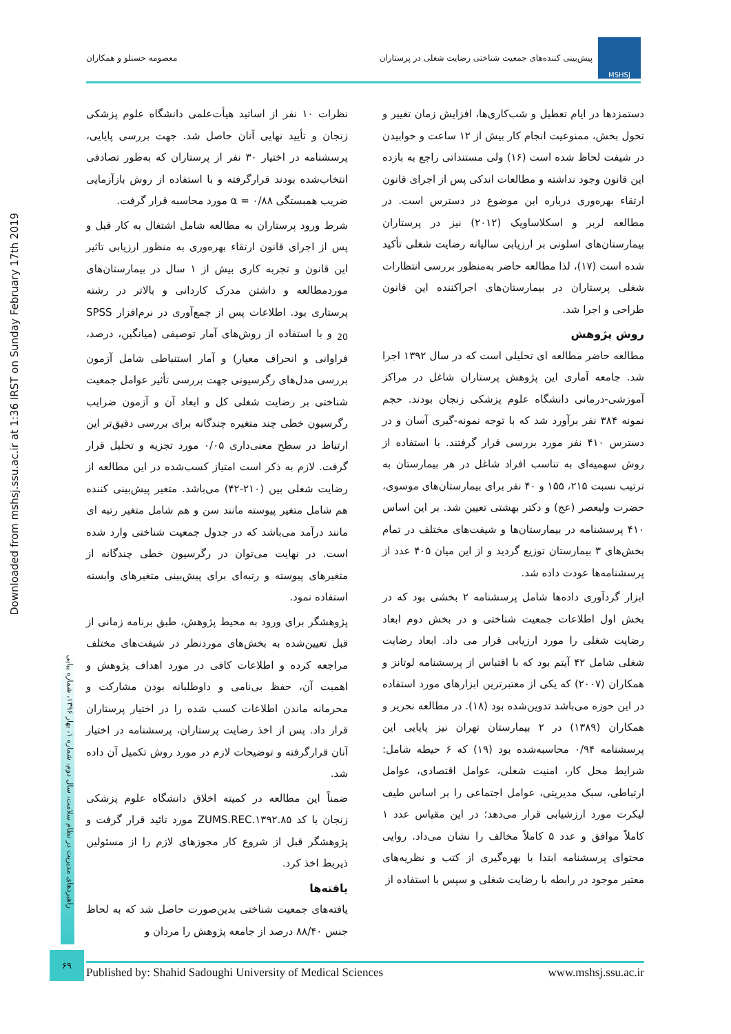MSHSJ
پیش‌بینی کننده‌های جمعیت شناختی رضایت شغلی در پرستاران
معصومه حسنلو و همکاران
Downloaded from mshsj.ssu.ac.ir at 1:36 IRST on Sunday February 17th 2019
راهبردهای مدیریت در نظام سلامت، سال دوم، شماره ۱، بهار ۱۳۹۶، شماره پیاپی
دستمزدها در ایام تعطیل و شب‌کاری‌ها، افزایش زمان تغییر و تحول بخش، ممنوعیت انجام کار بیش از ۱۲ ساعت و خوابیدن در شیفت لحاظ شده است (۱۶) ولی مستنداتی راجع به بازده این قانون وجود نداشته و مطالعات اندکی پس از اجرای قانون ارتقاء بهره‌وری درباره این موضوع در دسترس است. در مطالعه لربر و اسکلاساویک (۲۰۱۲) نیز در پرستاران بیمارستان‌های اسلونی بر ارزیابی سالیانه رضایت شغلی تأکید شده است (۱۷)، لذا مطالعه حاضر به‌منظور بررسی انتظارات شغلی پرستاران در بیمارستان‌های اجراکننده این قانون طراحی و اجرا شد.
روش پژوهش
مطالعه حاضر مطالعه ای تحلیلی است که در سال ۱۳۹۲ اجرا شد. جامعه آماری این پژوهش پرستاران شاغل در مراکز آموزشی-درمانی دانشگاه علوم پزشکی زنجان بودند. حجم نمونه ۳۸۴ نفر برآورد شد که با توجه نمونه-گیری آسان و در دسترس ۴۱۰ نفر مورد بررسی قرار گرفتند. با استفاده از روش سهمیه‌ای به تناسب افراد شاغل در هر بیمارستان به ترتیب نسبت ۲۱۵، ۱۵۵ و ۴۰ نفر برای بیمارستان‌های موسوی، حضرت ولیعصر (عج) و دکتر بهشتی تعیین شد. بر این اساس ۴۱۰ پرسشنامه در بیمارستان‌ها و شیفت‌های مختلف در تمام بخش‌های ۳ بیمارستان توزیع گردید و از این میان ۴۰۵ عدد از پرسشنامه‌ها عودت داده شد.
ابزار گردآوری داده‌ها شامل پرسشنامه ۲ بخشی بود که در بخش اول اطلاعات جمعیت شناختی و در بخش دوم ابعاد رضایت شغلی را مورد ارزیابی قرار می داد. ابعاد رضایت شغلی شامل ۴۲ آیتم بود که با اقتباس از پرسشنامه لوتانز و همکاران (۲۰۰۷) که یکی از معتبرترین ابزارهای مورد استفاده در این حوزه می‌باشد تدوین‌شده بود (۱۸). در مطالعه نحریر و همکاران (۱۳۸۹) در ۲ بیمارستان تهران نیز پایایی این پرسشنامه ۰/۹۴ محاسبه‌شده بود (۱۹) که ۶ حیطه شامل: شرایط محل کار، امنیت شغلی، عوامل اقتصادی، عوامل ارتباطی، سبک مدیریتی، عوامل اجتماعی را بر اساس طیف لیکرت مورد ارزشیابی قرار می‌دهد؛ در این مقیاس عدد ۱ کاملاً موافق و عدد ۵ کاملاً مخالف را نشان می‌داد. روایی محتوای پرسشنامه ابتدا با بهره‌گیری از کتب و نظریه‌های معتبر موجود در رابطه با رضایت شغلی و سپس با استفاده از
نظرات ۱۰ نفر از اساتید هیأت‌علمی دانشگاه علوم پزشکی زنجان و تأیید نهایی آنان حاصل شد. جهت بررسی پایایی، پرسشنامه در اختیار ۳۰ نفر از پرستاران که به‌طور تصادفی انتخاب‌شده بودند قرارگرفته و با استفاده از روش بازآزمایی ضریب همبستگی α = ۰/۸۸ مورد محاسبه قرار گرفت.
شرط ورود پرستاران به مطالعه شامل اشتغال به کار قبل و پس از اجرای قانون ارتقاء بهره‌وری به منظور ارزیابی تاثیر این قانون و تجربه کاری بیش از ۱ سال در بیمارستان‌های موردمطالعه و داشتن مدرک کاردانی و بالاتر در رشته پرستاری بود. اطلاعات پس از جمع‌آوری در نرم‌افزار SPSS <sub>20</sub> و با استفاده از روش‌های آمار توصیفی (میانگین، درصد، فراوانی و انحراف معیار) و آمار استنباطی شامل آزمون بررسی مدل‌های رگرسیونی جهت بررسی تأثیر عوامل جمعیت شناختی بر رضایت شغلی کل و ابعاد آن و آزمون ضرایب رگرسیون خطی چند متغیره چندگانه برای بررسی دقیق‌تر این ارتباط در سطح معنی‌داری ۰/۰۵ مورد تجزیه و تحلیل قرار گرفت. لازم به ذکر است امتیاز کسب‌شده در این مطالعه از رضایت شغلی بین (۲۱۰-۴۲) می‌باشد. متغیر پیش‌بینی کننده هم شامل متغیر پیوسته مانند سن و هم شامل متغیر رتبه ای مانند درآمد می‌باشد که در جدول جمعیت شناختی وارد شده است. در نهایت می‌توان در رگرسیون خطی چندگانه از متغیرهای پیوسته و رتبه‌ای برای پیش‌بینی متغیرهای وابسته استفاده نمود.
پژوهشگر برای ورود به محیط پژوهش، طبق برنامه زمانی از قبل تعیین‌شده به بخش‌های موردنظر در شیفت‌های مختلف مراجعه کرده و اطلاعات کافی در مورد اهداف پژوهش و اهمیت آن، حفظ بی‌نامی و داوطلبانه بودن مشارکت و محرمانه ماندن اطلاعات کسب شده را در اختیار پرستاران قرار داد. پس از اخذ رضایت پرستاران، پرسشنامه در اختیار آنان قرارگرفته و توضیحات لازم در مورد روش تکمیل آن داده شد.
ضمناً این مطالعه در کمیته اخلاق دانشگاه علوم پزشکی زنجان با کد ZUMS.REC.۱۳۹۲.۸۵ مورد تائید قرار گرفت و پژوهشگر قبل از شروع کار مجوزهای لازم را از مسئولین ذیربط اخذ کرد.
یافته‌ها
یافته‌های جمعیت شناختی بدین‌صورت حاصل شد که به لحاظ جنس ۸۸/۴۰ درصد از جامعه پژوهش را مردان و
۶۹
Published by: Shahid Sadoughi University of Medical Sciences www.mshsj.ssu.ac.ir